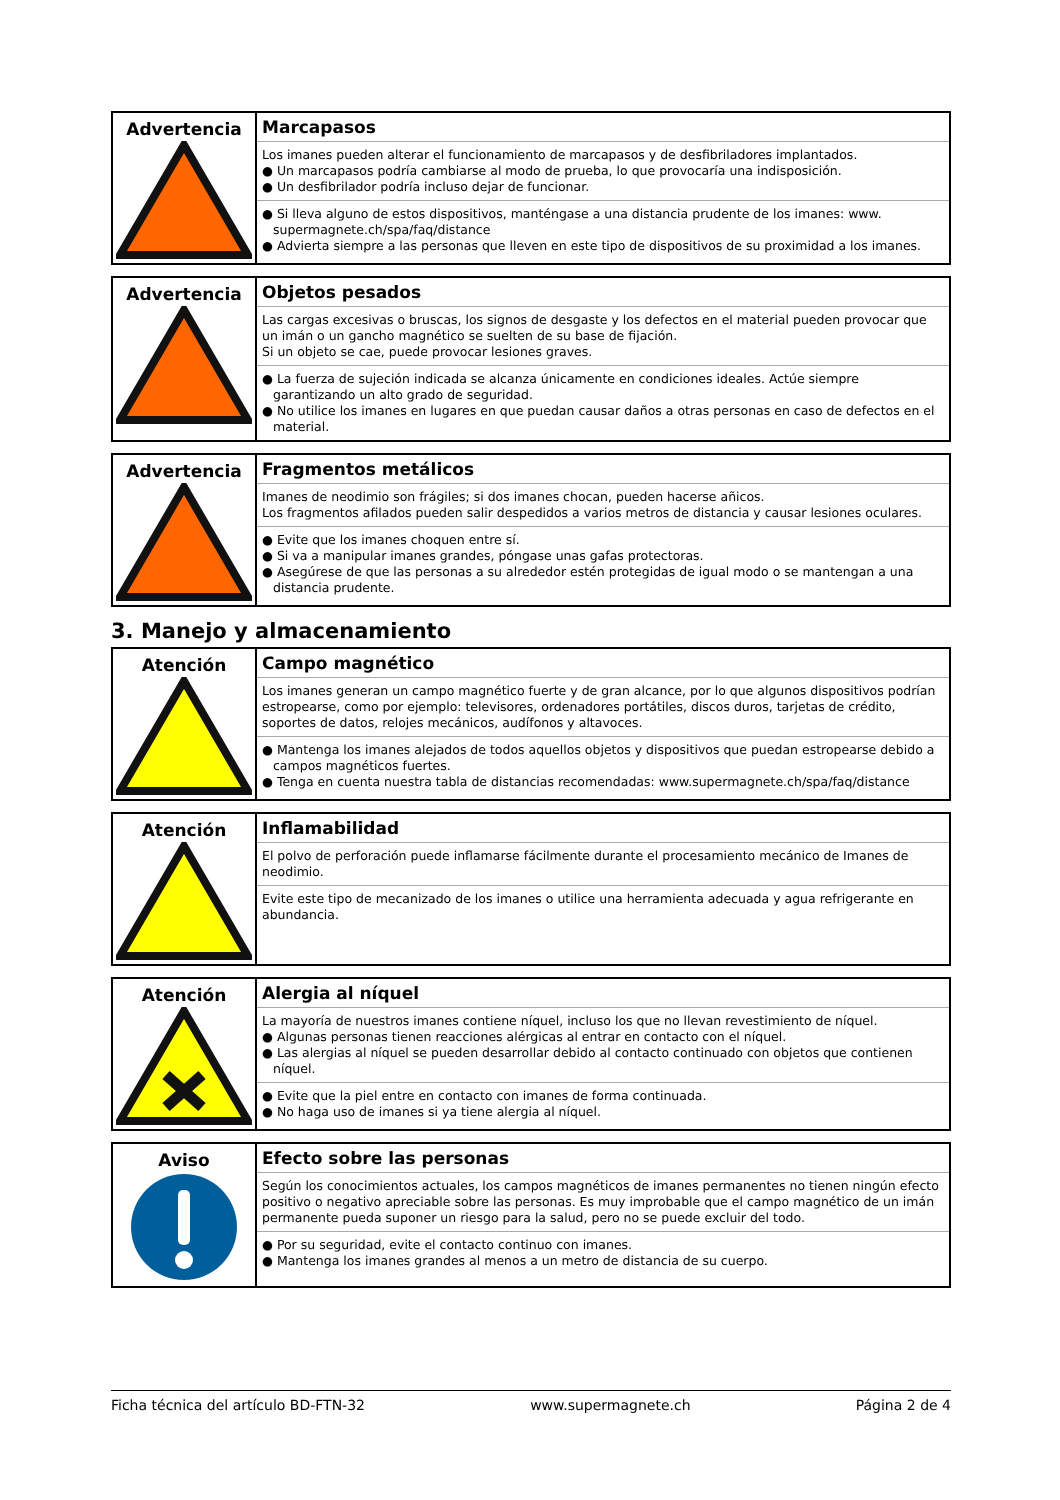| Advertencia | Marcapasos Los imanes pueden alterar el funcionamiento de marcapasos y de desfibriladores implantados. ● Un marcapasos podría cambiarse al modo de prueba, lo que provocaría una indisposición. ● Un desfibrilador podría incluso dejar de funcionar. ● Si lleva alguno de estos dispositivos, manténgase a una distancia prudente de los imanes: www. supermagnete.ch/spa/faq/distance ● Advierta siempre a las personas que lleven en este tipo de dispositivos de su proximidad a los imanes. |
| Advertencia | Objetos pesados Las cargas excesivas o bruscas, los signos de desgaste y los defectos en el material pueden provocar que un imán o un gancho magnético se suelten de su base de fijación. Si un objeto se cae, puede provocar lesiones graves. ● La fuerza de sujeción indicada se alcanza únicamente en condiciones ideales. Actúe siempre garantizando un alto grado de seguridad. ● No utilice los imanes en lugares en que puedan causar daños a otras personas en caso de defectos en el material. |
| Advertencia | Fragmentos metálicos Imanes de neodimio son frágiles; si dos imanes chocan, pueden hacerse añicos. Los fragmentos afilados pueden salir despedidos a varios metros de distancia y causar lesiones oculares. ● Evite que los imanes choquen entre sí. ● Si va a manipular imanes grandes, póngase unas gafas protectoras. ● Asegúrese de que las personas a su alrededor estén protegidas de igual modo o se mantengan a una distancia prudente. |
3. Manejo y almacenamiento
| Atención | Campo magnético Los imanes generan un campo magnético fuerte y de gran alcance, por lo que algunos dispositivos podrían estropearse, como por ejemplo: televisores, ordenadores portátiles, discos duros, tarjetas de crédito, soportes de datos, relojes mecánicos, audífonos y altavoces. ● Mantenga los imanes alejados de todos aquellos objetos y dispositivos que puedan estropearse debido a campos magnéticos fuertes. ● Tenga en cuenta nuestra tabla de distancias recomendadas: www.supermagnete.ch/spa/faq/distance |
| Atención | Inflamabilidad El polvo de perforación puede inflamarse fácilmente durante el procesamiento mecánico de Imanes de neodimio. Evite este tipo de mecanizado de los imanes o utilice una herramienta adecuada y agua refrigerante en abundancia. |
| Atención | Alergia al níquel La mayoría de nuestros imanes contiene níquel, incluso los que no llevan revestimiento de níquel. ● Algunas personas tienen reacciones alérgicas al entrar en contacto con el níquel. ● Las alergias al níquel se pueden desarrollar debido al contacto continuado con objetos que contienen níquel. ● Evite que la piel entre en contacto con imanes de forma continuada. ● No haga uso de imanes si ya tiene alergia al níquel. |
| Aviso | Efecto sobre las personas Según los conocimientos actuales, los campos magnéticos de imanes permanentes no tienen ningún efecto positivo o negativo apreciable sobre las personas. Es muy improbable que el campo magnético de un imán permanente pueda suponer un riesgo para la salud, pero no se puede excluir del todo. ● Por su seguridad, evite el contacto continuo con imanes. ● Mantenga los imanes grandes al menos a un metro de distancia de su cuerpo. |
Ficha técnica del artículo BD-FTN-32 www.supermagnete.ch Página 2 de 4